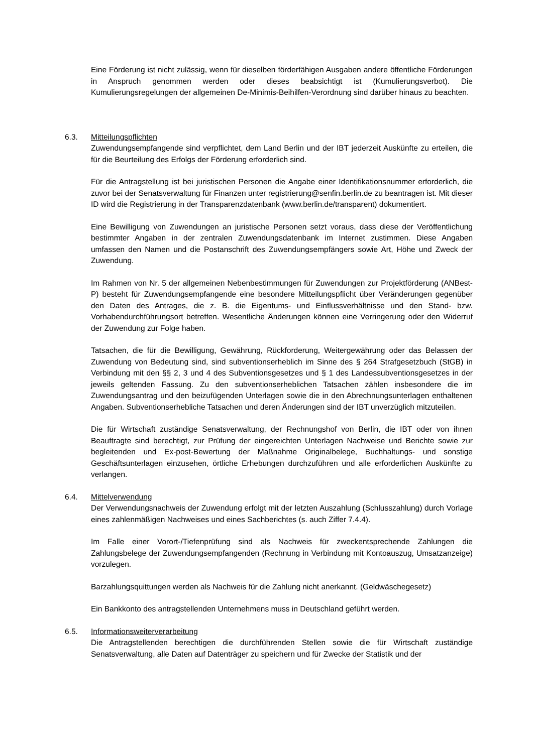Eine Förderung ist nicht zulässig, wenn für dieselben förderfähigen Ausgaben andere öffentliche Förderungen in Anspruch genommen werden oder dieses beabsichtigt ist (Kumulierungsverbot). Die Kumulierungsregelungen der allgemeinen De-Minimis-Beihilfen-Verordnung sind darüber hinaus zu beachten.
6.3. Mitteilungspflichten
Zuwendungsempfangende sind verpflichtet, dem Land Berlin und der IBT jederzeit Auskünfte zu erteilen, die für die Beurteilung des Erfolgs der Förderung erforderlich sind.
Für die Antragstellung ist bei juristischen Personen die Angabe einer Identifikationsnummer erforderlich, die zuvor bei der Senatsverwaltung für Finanzen unter registrierung@senfin.berlin.de zu beantragen ist. Mit dieser ID wird die Registrierung in der Transparenzdatenbank (www.berlin.de/transparent) dokumentiert.
Eine Bewilligung von Zuwendungen an juristische Personen setzt voraus, dass diese der Veröffentlichung bestimmter Angaben in der zentralen Zuwendungsdatenbank im Internet zustimmen. Diese Angaben umfassen den Namen und die Postanschrift des Zuwendungsempfängers sowie Art, Höhe und Zweck der Zuwendung.
Im Rahmen von Nr. 5 der allgemeinen Nebenbestimmungen für Zuwendungen zur Projektförderung (ANBest-P) besteht für Zuwendungsempfangende eine besondere Mitteilungspflicht über Veränderungen gegenüber den Daten des Antrages, die z. B. die Eigentums- und Einflussverhältnisse und den Stand- bzw. Vorhabendurchführungsort betreffen. Wesentliche Änderungen können eine Verringerung oder den Widerruf der Zuwendung zur Folge haben.
Tatsachen, die für die Bewilligung, Gewährung, Rückforderung, Weitergewährung oder das Belassen der Zuwendung von Bedeutung sind, sind subventionserheblich im Sinne des § 264 Strafgesetzbuch (StGB) in Verbindung mit den §§ 2, 3 und 4 des Subventionsgesetzes und § 1 des Landessubventionsgesetzes in der jeweils geltenden Fassung. Zu den subventionserheblichen Tatsachen zählen insbesondere die im Zuwendungsantrag und den beizufügenden Unterlagen sowie die in den Abrechnungsunterlagen enthaltenen Angaben. Subventionserhebliche Tatsachen und deren Änderungen sind der IBT unverzüglich mitzuteilen.
Die für Wirtschaft zuständige Senatsverwaltung, der Rechnungshof von Berlin, die IBT oder von ihnen Beauftragte sind berechtigt, zur Prüfung der eingereichten Unterlagen Nachweise und Berichte sowie zur begleitenden und Ex-post-Bewertung der Maßnahme Originalbelege, Buchhaltungs- und sonstige Geschäftsunterlagen einzusehen, örtliche Erhebungen durchzuführen und alle erforderlichen Auskünfte zu verlangen.
6.4. Mittelverwendung
Der Verwendungsnachweis der Zuwendung erfolgt mit der letzten Auszahlung (Schlusszahlung) durch Vorlage eines zahlenmäßigen Nachweises und eines Sachberichtes (s. auch Ziffer 7.4.4).
Im Falle einer Vorort-/Tiefenprüfung sind als Nachweis für zweckentsprechende Zahlungen die Zahlungsbelege der Zuwendungsempfangenden (Rechnung in Verbindung mit Kontoauszug, Umsatzanzeige) vorzulegen.
Barzahlungsquittungen werden als Nachweis für die Zahlung nicht anerkannt. (Geldwäschegesetz)
Ein Bankkonto des antragstellenden Unternehmens muss in Deutschland geführt werden.
6.5. Informationsweiterverarbeitung
Die Antragstellenden berechtigen die durchführenden Stellen sowie die für Wirtschaft zuständige Senatsverwaltung, alle Daten auf Datenträger zu speichern und für Zwecke der Statistik und der